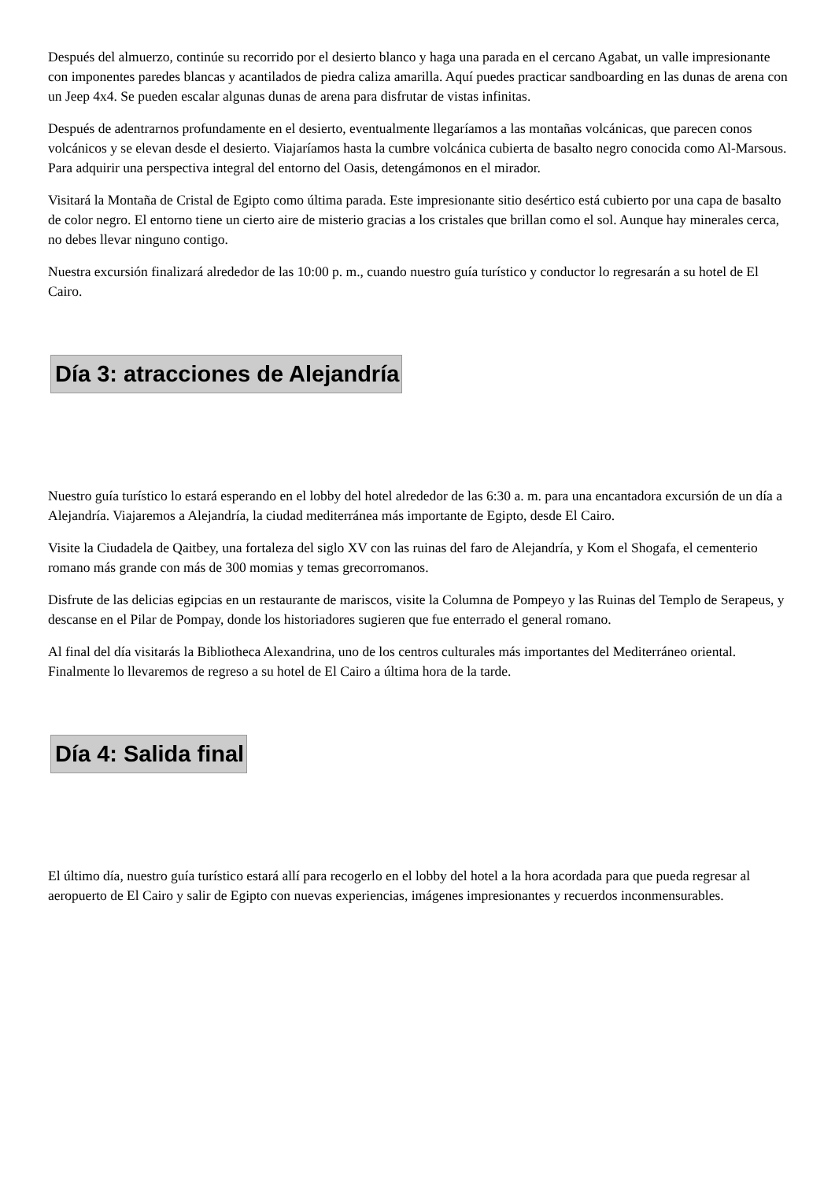Después del almuerzo, continúe su recorrido por el desierto blanco y haga una parada en el cercano Agabat, un valle impresionante con imponentes paredes blancas y acantilados de piedra caliza amarilla. Aquí puedes practicar sandboarding en las dunas de arena con un Jeep 4x4. Se pueden escalar algunas dunas de arena para disfrutar de vistas infinitas.
Después de adentrarnos profundamente en el desierto, eventualmente llegaríamos a las montañas volcánicas, que parecen conos volcánicos y se elevan desde el desierto. Viajaríamos hasta la cumbre volcánica cubierta de basalto negro conocida como Al-Marsous. Para adquirir una perspectiva integral del entorno del Oasis, detengámonos en el mirador.
Visitará la Montaña de Cristal de Egipto como última parada. Este impresionante sitio desértico está cubierto por una capa de basalto de color negro. El entorno tiene un cierto aire de misterio gracias a los cristales que brillan como el sol. Aunque hay minerales cerca, no debes llevar ninguno contigo.
Nuestra excursión finalizará alrededor de las 10:00 p. m., cuando nuestro guía turístico y conductor lo regresarán a su hotel de El Cairo.
Día 3: atracciones de Alejandría
Nuestro guía turístico lo estará esperando en el lobby del hotel alrededor de las 6:30 a. m. para una encantadora excursión de un día a Alejandría. Viajaremos a Alejandría, la ciudad mediterránea más importante de Egipto, desde El Cairo.
Visite la Ciudadela de Qaitbey, una fortaleza del siglo XV con las ruinas del faro de Alejandría, y Kom el Shogafa, el cementerio romano más grande con más de 300 momias y temas grecorromanos.
Disfrute de las delicias egipcias en un restaurante de mariscos, visite la Columna de Pompeyo y las Ruinas del Templo de Serapeus, y descanse en el Pilar de Pompay, donde los historiadores sugieren que fue enterrado el general romano.
Al final del día visitarás la Bibliotheca Alexandrina, uno de los centros culturales más importantes del Mediterráneo oriental. Finalmente lo llevaremos de regreso a su hotel de El Cairo a última hora de la tarde.
Día 4: Salida final
El último día, nuestro guía turístico estará allí para recogerlo en el lobby del hotel a la hora acordada para que pueda regresar al aeropuerto de El Cairo y salir de Egipto con nuevas experiencias, imágenes impresionantes y recuerdos inconmensurables.